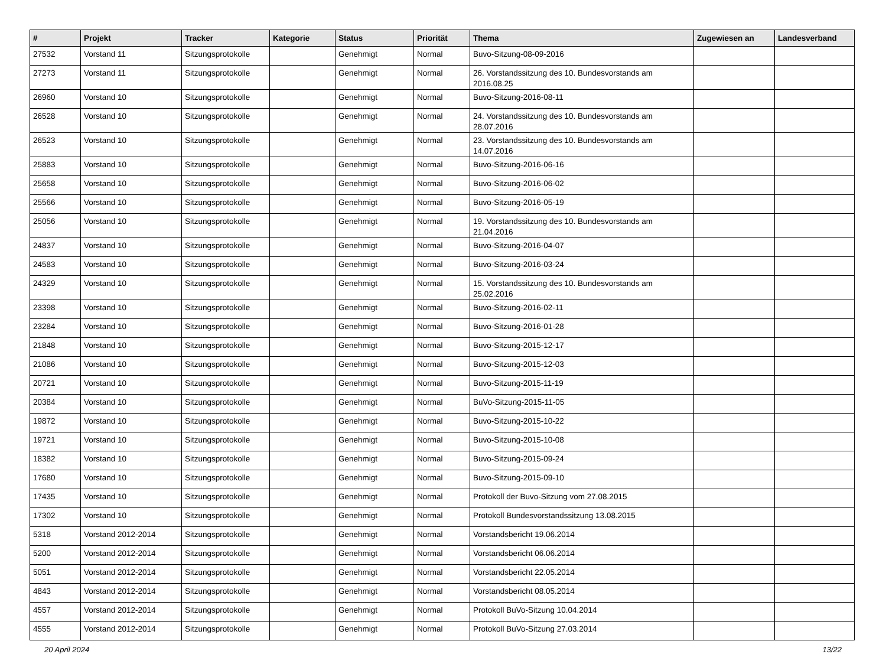| # | Projekt | Tracker | Kategorie | Status | Priorität | Thema | Zugewiesen an | Landesverband |
| --- | --- | --- | --- | --- | --- | --- | --- | --- |
| 27532 | Vorstand 11 | Sitzungsprotokolle | | Genehmigt | Normal | Buvo-Sitzung-08-09-2016 | | |
| 27273 | Vorstand 11 | Sitzungsprotokolle | | Genehmigt | Normal | 26. Vorstandssitzung des 10. Bundesvorstands am 2016.08.25 | | |
| 26960 | Vorstand 10 | Sitzungsprotokolle | | Genehmigt | Normal | Buvo-Sitzung-2016-08-11 | | |
| 26528 | Vorstand 10 | Sitzungsprotokolle | | Genehmigt | Normal | 24. Vorstandssitzung des 10. Bundesvorstands am 28.07.2016 | | |
| 26523 | Vorstand 10 | Sitzungsprotokolle | | Genehmigt | Normal | 23. Vorstandssitzung des 10. Bundesvorstands am 14.07.2016 | | |
| 25883 | Vorstand 10 | Sitzungsprotokolle | | Genehmigt | Normal | Buvo-Sitzung-2016-06-16 | | |
| 25658 | Vorstand 10 | Sitzungsprotokolle | | Genehmigt | Normal | Buvo-Sitzung-2016-06-02 | | |
| 25566 | Vorstand 10 | Sitzungsprotokolle | | Genehmigt | Normal | Buvo-Sitzung-2016-05-19 | | |
| 25056 | Vorstand 10 | Sitzungsprotokolle | | Genehmigt | Normal | 19. Vorstandssitzung des 10. Bundesvorstands am 21.04.2016 | | |
| 24837 | Vorstand 10 | Sitzungsprotokolle | | Genehmigt | Normal | Buvo-Sitzung-2016-04-07 | | |
| 24583 | Vorstand 10 | Sitzungsprotokolle | | Genehmigt | Normal | Buvo-Sitzung-2016-03-24 | | |
| 24329 | Vorstand 10 | Sitzungsprotokolle | | Genehmigt | Normal | 15. Vorstandssitzung des 10. Bundesvorstands am 25.02.2016 | | |
| 23398 | Vorstand 10 | Sitzungsprotokolle | | Genehmigt | Normal | Buvo-Sitzung-2016-02-11 | | |
| 23284 | Vorstand 10 | Sitzungsprotokolle | | Genehmigt | Normal | Buvo-Sitzung-2016-01-28 | | |
| 21848 | Vorstand 10 | Sitzungsprotokolle | | Genehmigt | Normal | Buvo-Sitzung-2015-12-17 | | |
| 21086 | Vorstand 10 | Sitzungsprotokolle | | Genehmigt | Normal | Buvo-Sitzung-2015-12-03 | | |
| 20721 | Vorstand 10 | Sitzungsprotokolle | | Genehmigt | Normal | Buvo-Sitzung-2015-11-19 | | |
| 20384 | Vorstand 10 | Sitzungsprotokolle | | Genehmigt | Normal | BuVo-Sitzung-2015-11-05 | | |
| 19872 | Vorstand 10 | Sitzungsprotokolle | | Genehmigt | Normal | Buvo-Sitzung-2015-10-22 | | |
| 19721 | Vorstand 10 | Sitzungsprotokolle | | Genehmigt | Normal | Buvo-Sitzung-2015-10-08 | | |
| 18382 | Vorstand 10 | Sitzungsprotokolle | | Genehmigt | Normal | Buvo-Sitzung-2015-09-24 | | |
| 17680 | Vorstand 10 | Sitzungsprotokolle | | Genehmigt | Normal | Buvo-Sitzung-2015-09-10 | | |
| 17435 | Vorstand 10 | Sitzungsprotokolle | | Genehmigt | Normal | Protokoll der Buvo-Sitzung vom 27.08.2015 | | |
| 17302 | Vorstand 10 | Sitzungsprotokolle | | Genehmigt | Normal | Protokoll Bundesvorstandssitzung 13.08.2015 | | |
| 5318 | Vorstand 2012-2014 | Sitzungsprotokolle | | Genehmigt | Normal | Vorstandsbericht 19.06.2014 | | |
| 5200 | Vorstand 2012-2014 | Sitzungsprotokolle | | Genehmigt | Normal | Vorstandsbericht 06.06.2014 | | |
| 5051 | Vorstand 2012-2014 | Sitzungsprotokolle | | Genehmigt | Normal | Vorstandsbericht 22.05.2014 | | |
| 4843 | Vorstand 2012-2014 | Sitzungsprotokolle | | Genehmigt | Normal | Vorstandsbericht 08.05.2014 | | |
| 4557 | Vorstand 2012-2014 | Sitzungsprotokolle | | Genehmigt | Normal | Protokoll BuVo-Sitzung 10.04.2014 | | |
| 4555 | Vorstand 2012-2014 | Sitzungsprotokolle | | Genehmigt | Normal | Protokoll BuVo-Sitzung 27.03.2014 | | |
20 April 2024 13/22